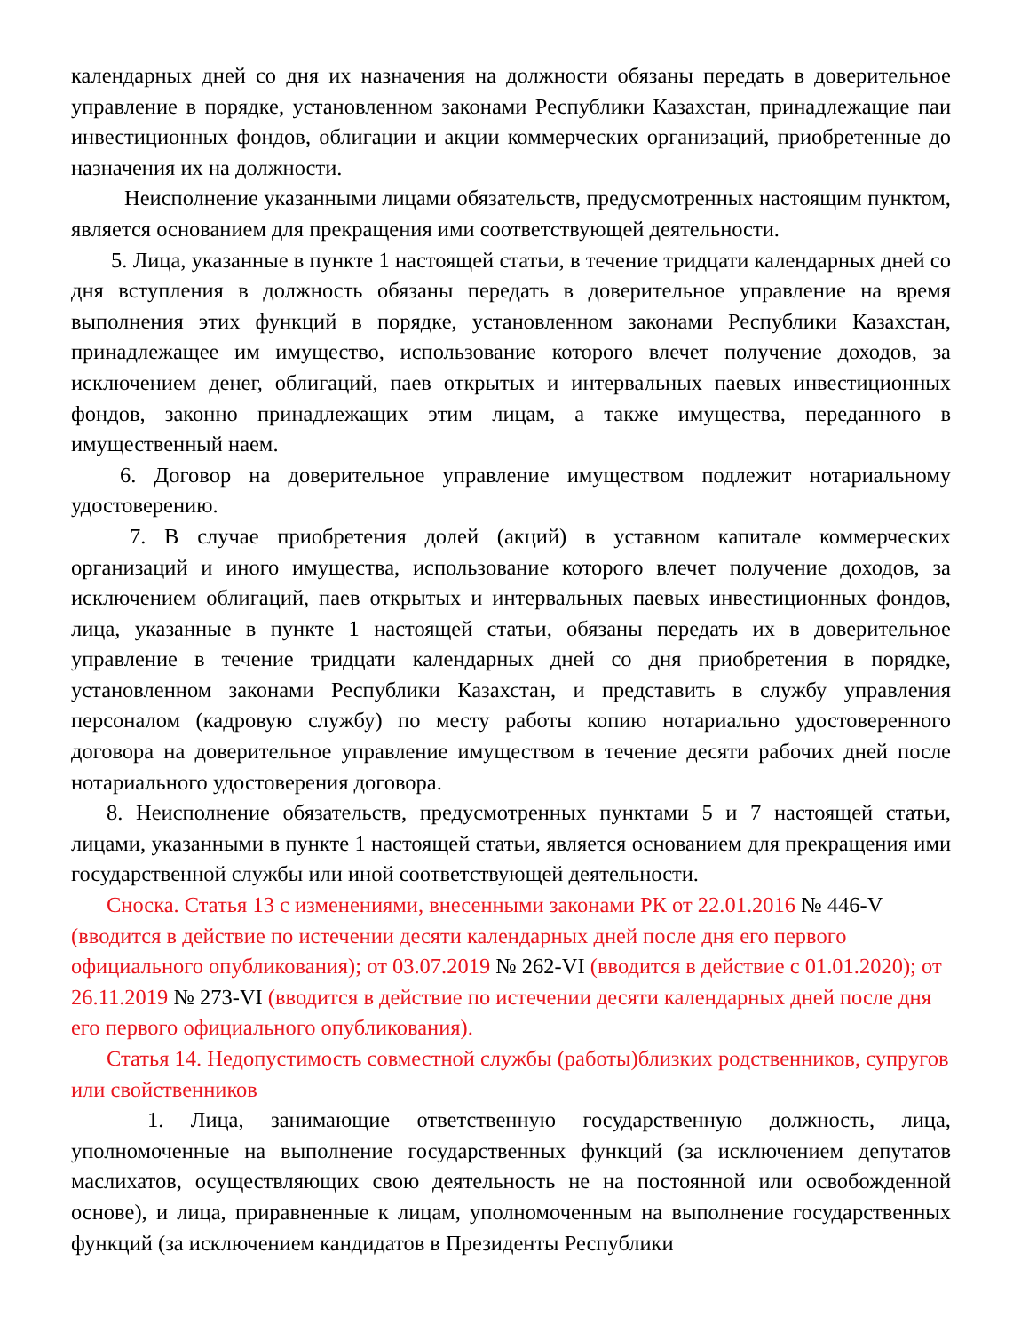календарных дней со дня их назначения на должности обязаны передать в доверительное управление в порядке, установленном законами Республики Казахстан, принадлежащие паи инвестиционных фондов, облигации и акции коммерческих организаций, приобретенные до назначения их на должности.
Неисполнение указанными лицами обязательств, предусмотренных настоящим пунктом, является основанием для прекращения ими соответствующей деятельности.
5. Лица, указанные в пункте 1 настоящей статьи, в течение тридцати календарных дней со дня вступления в должность обязаны передать в доверительное управление на время выполнения этих функций в порядке, установленном законами Республики Казахстан, принадлежащее им имущество, использование которого влечет получение доходов, за исключением денег, облигаций, паев открытых и интервальных паевых инвестиционных фондов, законно принадлежащих этим лицам, а также имущества, переданного в имущественный наем.
6. Договор на доверительное управление имуществом подлежит нотариальному удостоверению.
7. В случае приобретения долей (акций) в уставном капитале коммерческих организаций и иного имущества, использование которого влечет получение доходов, за исключением облигаций, паев открытых и интервальных паевых инвестиционных фондов, лица, указанные в пункте 1 настоящей статьи, обязаны передать их в доверительное управление в течение тридцати календарных дней со дня приобретения в порядке, установленном законами Республики Казахстан, и представить в службу управления персоналом (кадровую службу) по месту работы копию нотариально удостоверенного договора на доверительное управление имуществом в течение десяти рабочих дней после нотариального удостоверения договора.
8. Неисполнение обязательств, предусмотренных пунктами 5 и 7 настоящей статьи, лицами, указанными в пункте 1 настоящей статьи, является основанием для прекращения ими государственной службы или иной соответствующей деятельности.
Сноска. Статья 13 с изменениями, внесенными законами РК от 22.01.2016 № 446-V (вводится в действие по истечении десяти календарных дней после дня его первого официального опубликования); от 03.07.2019 № 262-VI (вводится в действие с 01.01.2020); от 26.11.2019 № 273-VI (вводится в действие по истечении десяти календарных дней после дня его первого официального опубликования).
Статья 14. Недопустимость совместной службы (работы)близких родственников, супругов или свойственников
1. Лица, занимающие ответственную государственную должность, лица, уполномоченные на выполнение государственных функций (за исключением депутатов маслихатов, осуществляющих свою деятельность не на постоянной или освобожденной основе), и лица, приравненные к лицам, уполномоченным на выполнение государственных функций (за исключением кандидатов в Президенты Республики